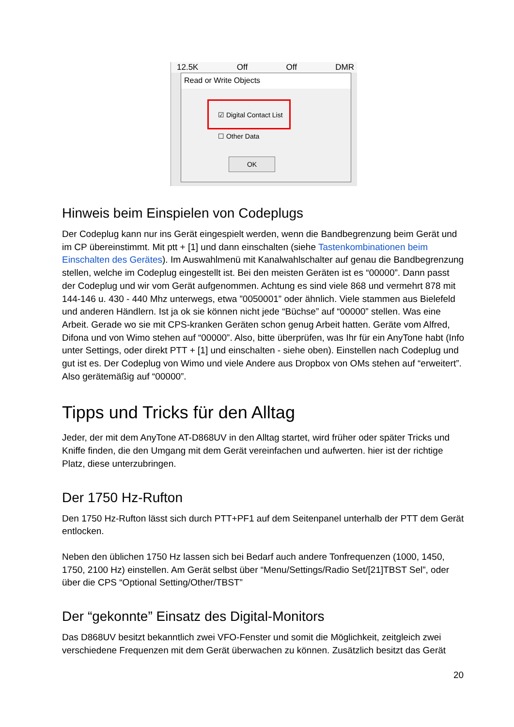12.5K Off Off DMR
Read or Write Objects
☑ Digital Contact List
☐ Other Data
OK
Hinweis beim Einspielen von Codeplugs
Der Codeplug kann nur ins Gerät eingespielt werden, wenn die Bandbegrenzung beim Gerät und im CP übereinstimmt. Mit ptt + [1] und dann einschalten (siehe Tastenkombinationen beim Einschalten des Gerätes). Im Auswahlmenü mit Kanalwahlschalter auf genau die Bandbegrenzung stellen, welche im Codeplug eingestellt ist. Bei den meisten Geräten ist es “00000”. Dann passt der Codeplug und wir vom Gerät aufgenommen. Achtung es sind viele 868 und vermehrt 878 mit 144-146 u. 430 - 440 Mhz unterwegs, etwa ”0050001” oder ähnlich. Viele stammen aus Bielefeld und anderen Händlern. Ist ja ok sie können nicht jede “Büchse” auf “00000” stellen. Was eine Arbeit. Gerade wo sie mit CPS-kranken Geräten schon genug Arbeit hatten. Geräte vom Alfred, Difona und von Wimo stehen auf “00000”. Also, bitte überprüfen, was Ihr für ein AnyTone habt (Info unter Settings, oder direkt PTT + [1] und einschalten - siehe oben). Einstellen nach Codeplug und gut ist es. Der Codeplug von Wimo und viele Andere aus Dropbox von OMs stehen auf “erweitert”. Also gerätemäßig auf “00000”.
Tipps und Tricks für den Alltag
Jeder, der mit dem AnyTone AT-D868UV in den Alltag startet, wird früher oder später Tricks und Kniffe finden, die den Umgang mit dem Gerät vereinfachen und aufwerten. hier ist der richtige Platz, diese unterzubringen.
Der 1750 Hz-Rufton
Den 1750 Hz-Rufton lässt sich durch PTT+PF1 auf dem Seitenpanel unterhalb der PTT dem Gerät entlocken.
Neben den üblichen 1750 Hz lassen sich bei Bedarf auch andere Tonfrequenzen (1000, 1450, 1750, 2100 Hz) einstellen. Am Gerät selbst über “Menu/Settings/Radio Set/[21]TBST Sel”, oder über die CPS “Optional Setting/Other/TBST”
Der “gekonnte” Einsatz des Digital-Monitors
Das D868UV besitzt bekanntlich zwei VFO-Fenster und somit die Möglichkeit, zeitgleich zwei verschiedene Frequenzen mit dem Gerät überwachen zu können. Zusätzlich besitzt das Gerät
20